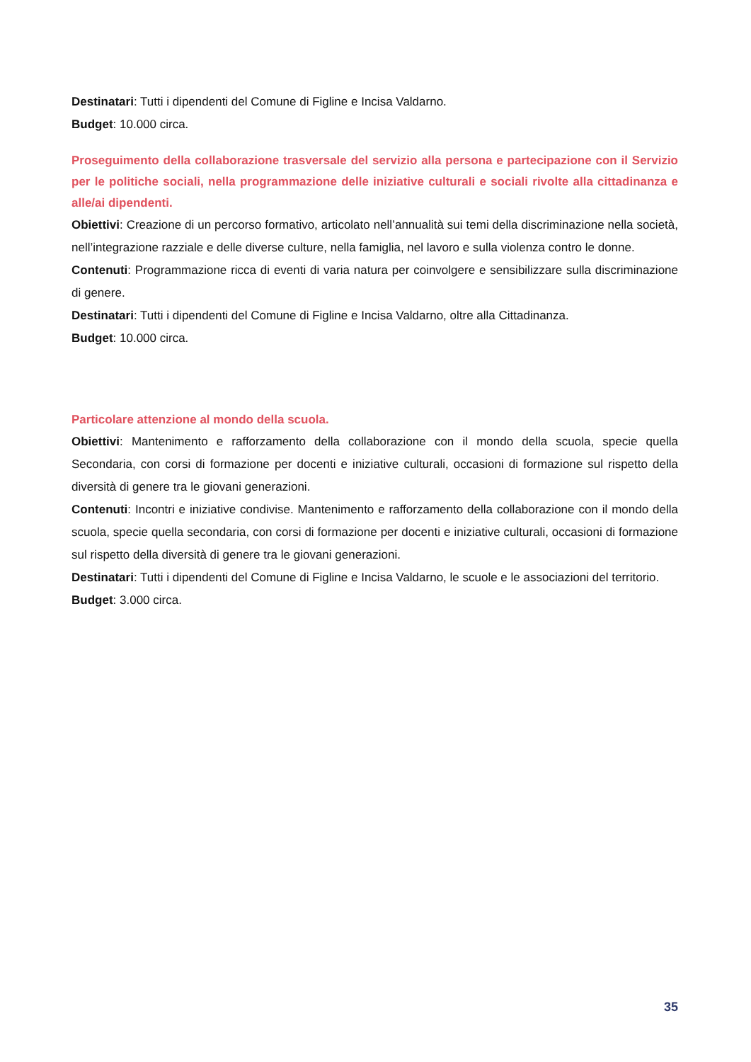Destinatari: Tutti i dipendenti del Comune di Figline e Incisa Valdarno.
Budget: 10.000 circa.
Proseguimento della collaborazione trasversale del servizio alla persona e partecipazione con il Servizio per le politiche sociali, nella programmazione delle iniziative culturali e sociali rivolte alla cittadinanza e alle/ai dipendenti.
Obiettivi: Creazione di un percorso formativo, articolato nell’annualità sui temi della discriminazione nella società, nell’integrazione razziale e delle diverse culture, nella famiglia, nel lavoro e sulla violenza contro le donne.
Contenuti: Programmazione ricca di eventi di varia natura per coinvolgere e sensibilizzare sulla discriminazione di genere.
Destinatari: Tutti i dipendenti del Comune di Figline e Incisa Valdarno, oltre alla Cittadinanza.
Budget: 10.000 circa.
Particolare attenzione al mondo della scuola.
Obiettivi: Mantenimento e rafforzamento della collaborazione con il mondo della scuola, specie quella Secondaria, con corsi di formazione per docenti e iniziative culturali, occasioni di formazione sul rispetto della diversità di genere tra le giovani generazioni.
Contenuti: Incontri e iniziative condivise. Mantenimento e rafforzamento della collaborazione con il mondo della scuola, specie quella secondaria, con corsi di formazione per docenti e iniziative culturali, occasioni di formazione sul rispetto della diversità di genere tra le giovani generazioni.
Destinatari: Tutti i dipendenti del Comune di Figline e Incisa Valdarno, le scuole e le associazioni del territorio.
Budget: 3.000 circa.
35